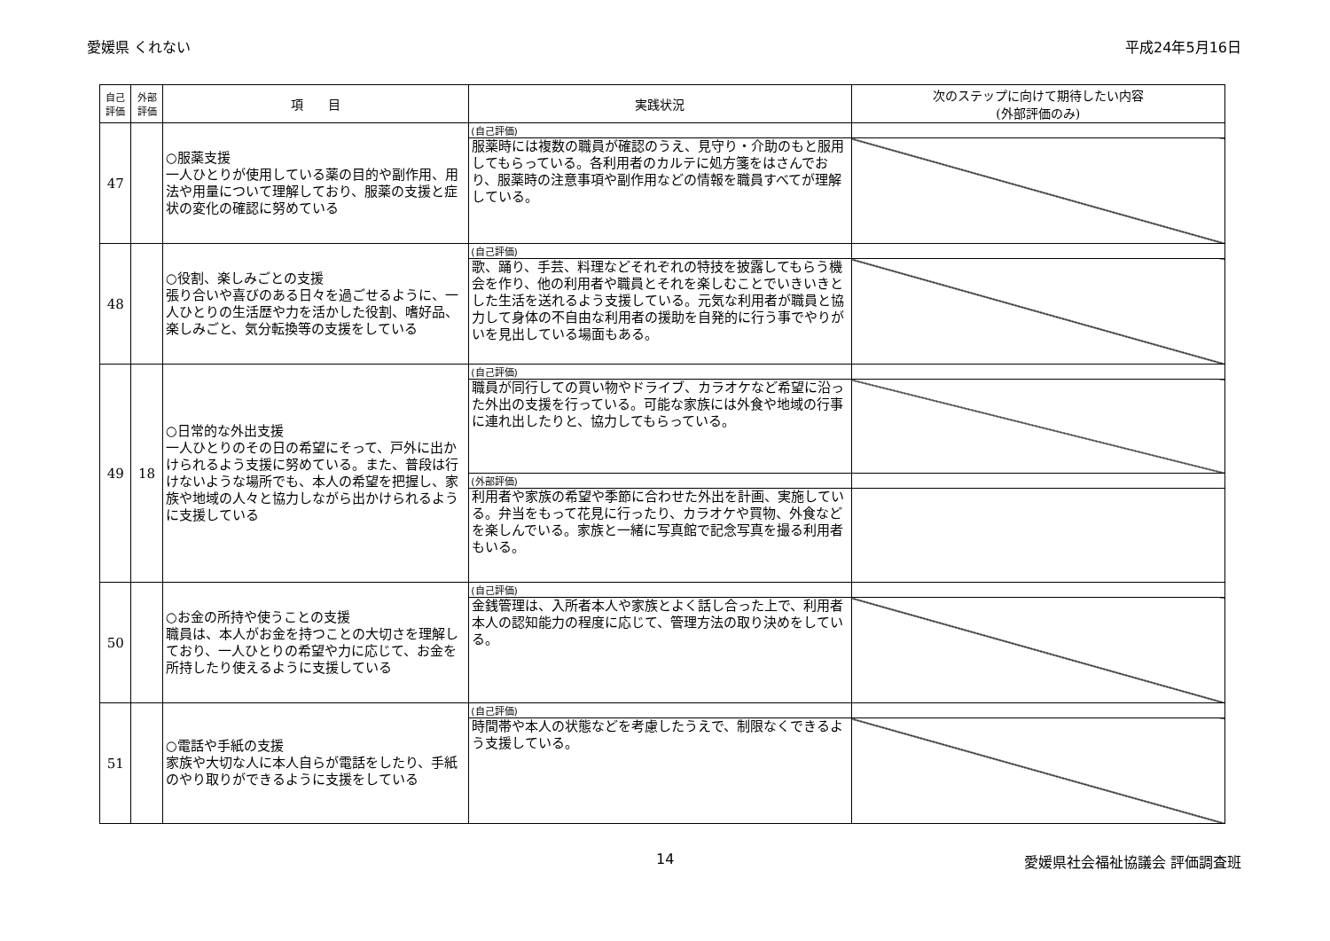愛媛県 くれない 平成24年5月16日
| 自己 評価 | 外部 評価 | 項 目 | 実践状況 | 次のステップに向けて期待したい内容 (外部評価のみ) |
| --- | --- | --- | --- | --- |
| 47 | | ○服薬支援 一人ひとりが使用している薬の目的や副作用、用法や用量について理解しており、服薬の支援と症状の変化の確認に努めている | (自己評価) | |
| | | | 服薬時には複数の職員が確認のうえ、見守り・介助のもと服用してもらっている。各利用者のカルテに処方箋をはさんでおり、服薬時の注意事項や副作用などの情報を職員すべてが理解している。 | |
| 48 | | ○役割、楽しみごとの支援 張り合いや喜びのある日々を過ごせるように、一人ひとりの生活歴や力を活かした役割、嗜好品、楽しみごと、気分転換等の支援をしている | (自己評価) | |
| | | | 歌、踊り、手芸、料理などそれぞれの特技を披露してもらう機会を作り、他の利用者や職員とそれを楽しむことでいきいきとした生活を送れるよう支援している。元気な利用者が職員と協力して身体の不自由な利用者の援助を自発的に行う事でやりがいを見出している場面もある。 | |
| 49 | 18 | ○日常的な外出支援 一人ひとりのその日の希望にそって、戸外に出かけられるよう支援に努めている。また、普段は行けないような場所でも、本人の希望を把握し、家族や地域の人々と協力しながら出かけられるように支援している | (自己評価) | |
| | | | 職員が同行しての買い物やドライブ、カラオケなど希望に沿った外出の支援を行っている。可能な家族には外食や地域の行事に連れ出したりと、協力してもらっている。 | |
| | | | (外部評価) | |
| | | | 利用者や家族の希望や季節に合わせた外出を計画、実施している。弁当をもって花見に行ったり、カラオケや買物、外食などを楽しんでいる。家族と一緒に写真館で記念写真を撮る利用者もいる。 | |
| 50 | | ○お金の所持や使うことの支援 職員は、本人がお金を持つことの大切さを理解しており、一人ひとりの希望や力に応じて、お金を所持したり使えるように支援している | (自己評価) | |
| | | | 金銭管理は、入所者本人や家族とよく話し合った上で、利用者本人の認知能力の程度に応じて、管理方法の取り決めをしている。 | |
| 51 | | ○電話や手紙の支援 家族や大切な人に本人自らが電話をしたり、手紙のやり取りができるように支援をしている | (自己評価) | |
| | | | 時間帯や本人の状態などを考慮したうえで、制限なくできるよう支援している。 | |
14 愛媛県社会福祉協議会 評価調査班